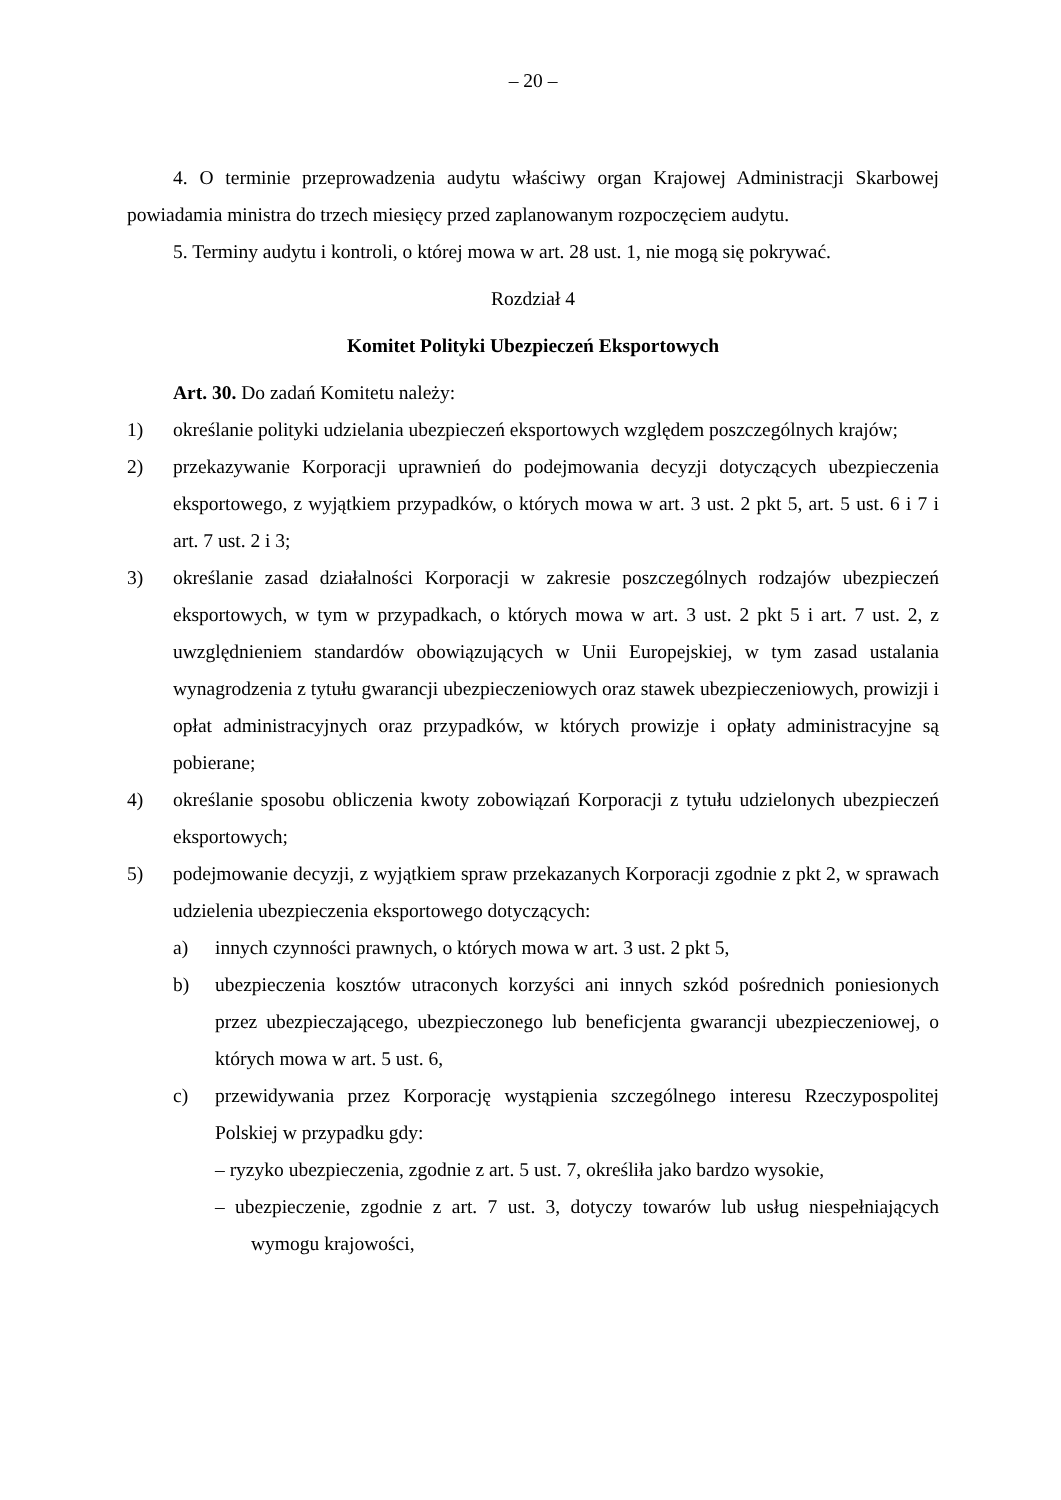– 20 –
4. O terminie przeprowadzenia audytu właściwy organ Krajowej Administracji Skarbowej powiadamia ministra do trzech miesięcy przed zaplanowanym rozpoczęciem audytu.
5. Terminy audytu i kontroli, o której mowa w art. 28 ust. 1, nie mogą się pokrywać.
Rozdział 4
Komitet Polityki Ubezpieczeń Eksportowych
Art. 30. Do zadań Komitetu należy:
1) określanie polityki udzielania ubezpieczeń eksportowych względem poszczególnych krajów;
2) przekazywanie Korporacji uprawnień do podejmowania decyzji dotyczących ubezpieczenia eksportowego, z wyjątkiem przypadków, o których mowa w art. 3 ust. 2 pkt 5, art. 5 ust. 6 i 7 i art. 7 ust. 2 i 3;
3) określanie zasad działalności Korporacji w zakresie poszczególnych rodzajów ubezpieczeń eksportowych, w tym w przypadkach, o których mowa w art. 3 ust. 2 pkt 5 i art. 7 ust. 2, z uwzględnieniem standardów obowiązujących w Unii Europejskiej, w tym zasad ustalania wynagrodzenia z tytułu gwarancji ubezpieczeniowych oraz stawek ubezpieczeniowych, prowizji i opłat administracyjnych oraz przypadków, w których prowizje i opłaty administracyjne są pobierane;
4) określanie sposobu obliczenia kwoty zobowiązań Korporacji z tytułu udzielonych ubezpieczeń eksportowych;
5) podejmowanie decyzji, z wyjątkiem spraw przekazanych Korporacji zgodnie z pkt 2, w sprawach udzielenia ubezpieczenia eksportowego dotyczących:
a) innych czynności prawnych, o których mowa w art. 3 ust. 2 pkt 5,
b) ubezpieczenia kosztów utraconych korzyści ani innych szkód pośrednich poniesionych przez ubezpieczającego, ubezpieczonego lub beneficjenta gwarancji ubezpieczeniowej, o których mowa w art. 5 ust. 6,
c) przewidywania przez Korporację wystąpienia szczególnego interesu Rzeczypospolitej Polskiej w przypadku gdy:
– ryzyko ubezpieczenia, zgodnie z art. 5 ust. 7, określiła jako bardzo wysokie,
– ubezpieczenie, zgodnie z art. 7 ust. 3, dotyczy towarów lub usług niespełniających wymogu krajowości,